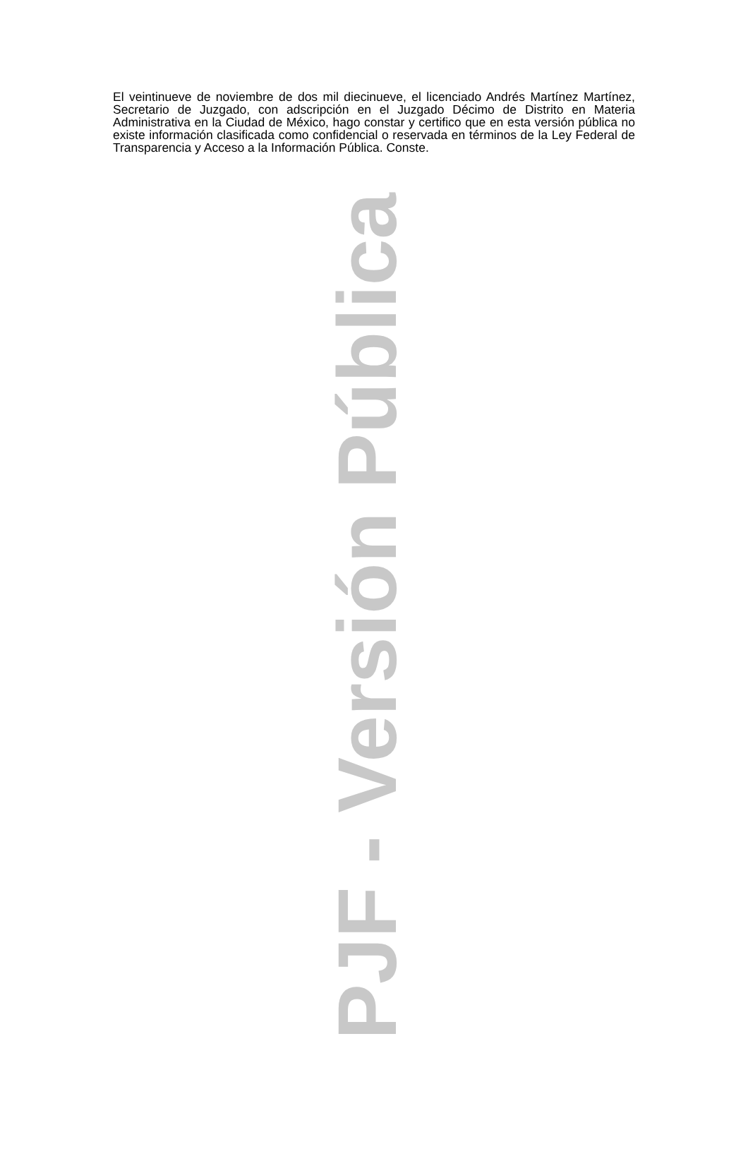El veintinueve de noviembre de dos mil diecinueve, el licenciado Andrés Martínez Martínez, Secretario de Juzgado, con adscripción en el Juzgado Décimo de Distrito en Materia Administrativa en la Ciudad de México, hago constar y certifico que en esta versión pública no existe información clasificada como confidencial o reservada en términos de la Ley Federal de Transparencia y Acceso a la Información Pública. Conste.
PJF - Versión Pública